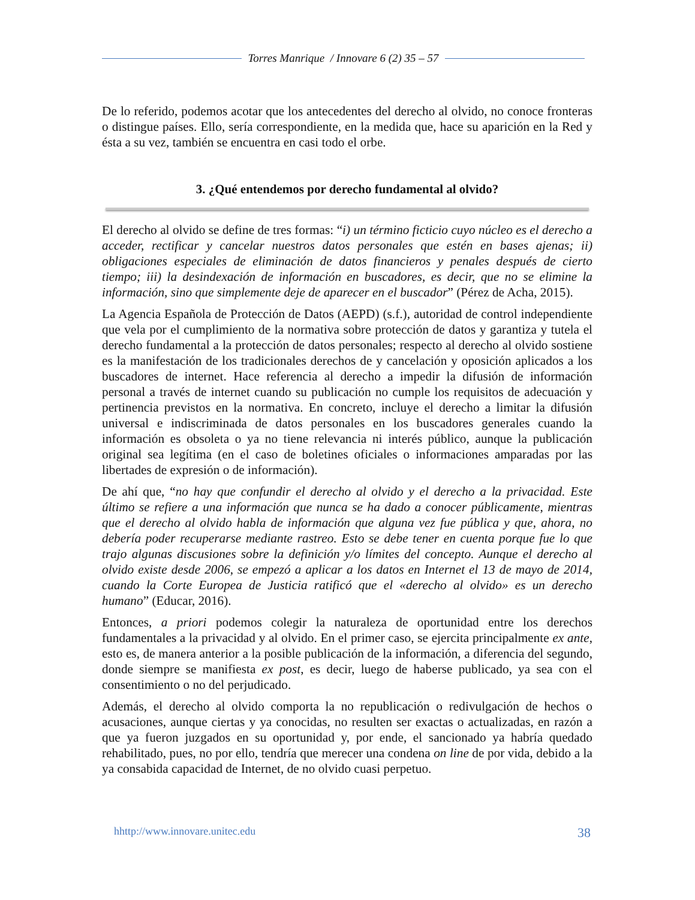Torres Manrique / Innovare 6 (2) 35 – 57
De lo referido, podemos acotar que los antecedentes del derecho al olvido, no conoce fronteras o distingue países. Ello, sería correspondiente, en la medida que, hace su aparición en la Red y ésta a su vez, también se encuentra en casi todo el orbe.
3. ¿Qué entendemos por derecho fundamental al olvido?
El derecho al olvido se define de tres formas: “i) un término ficticio cuyo núcleo es el derecho a acceder, rectificar y cancelar nuestros datos personales que estén en bases ajenas; ii) obligaciones especiales de eliminación de datos financieros y penales después de cierto tiempo; iii) la desindexación de información en buscadores, es decir, que no se elimine la información, sino que simplemente deje de aparecer en el buscador” (Pérez de Acha, 2015).
La Agencia Española de Protección de Datos (AEPD) (s.f.), autoridad de control independiente que vela por el cumplimiento de la normativa sobre protección de datos y garantiza y tutela el derecho fundamental a la protección de datos personales; respecto al derecho al olvido sostiene es la manifestación de los tradicionales derechos de y cancelación y oposición aplicados a los buscadores de internet. Hace referencia al derecho a impedir la difusión de información personal a través de internet cuando su publicación no cumple los requisitos de adecuación y pertinencia previstos en la normativa. En concreto, incluye el derecho a limitar la difusión universal e indiscriminada de datos personales en los buscadores generales cuando la información es obsoleta o ya no tiene relevancia ni interés público, aunque la publicación original sea legítima (en el caso de boletines oficiales o informaciones amparadas por las libertades de expresión o de información).
De ahí que, “no hay que confundir el derecho al olvido y el derecho a la privacidad. Este último se refiere a una información que nunca se ha dado a conocer públicamente, mientras que el derecho al olvido habla de información que alguna vez fue pública y que, ahora, no debería poder recuperarse mediante rastreo. Esto se debe tener en cuenta porque fue lo que trajo algunas discusiones sobre la definición y/o límites del concepto. Aunque el derecho al olvido existe desde 2006, se empezó a aplicar a los datos en Internet el 13 de mayo de 2014, cuando la Corte Europea de Justicia ratificó que el «derecho al olvido» es un derecho humano” (Educar, 2016).
Entonces, a priori podemos colegir la naturaleza de oportunidad entre los derechos fundamentales a la privacidad y al olvido. En el primer caso, se ejercita principalmente ex ante, esto es, de manera anterior a la posible publicación de la información, a diferencia del segundo, donde siempre se manifiesta ex post, es decir, luego de haberse publicado, ya sea con el consentimiento o no del perjudicado.
Además, el derecho al olvido comporta la no republicación o redivulgación de hechos o acusaciones, aunque ciertas y ya conocidas, no resulten ser exactas o actualizadas, en razón a que ya fueron juzgados en su oportunidad y, por ende, el sancionado ya habría quedado rehabilitado, pues, no por ello, tendría que merecer una condena on line de por vida, debido a la ya consabida capacidad de Internet, de no olvido cuasi perpetuo.
hhttp://www.innovare.unitec.edu 38